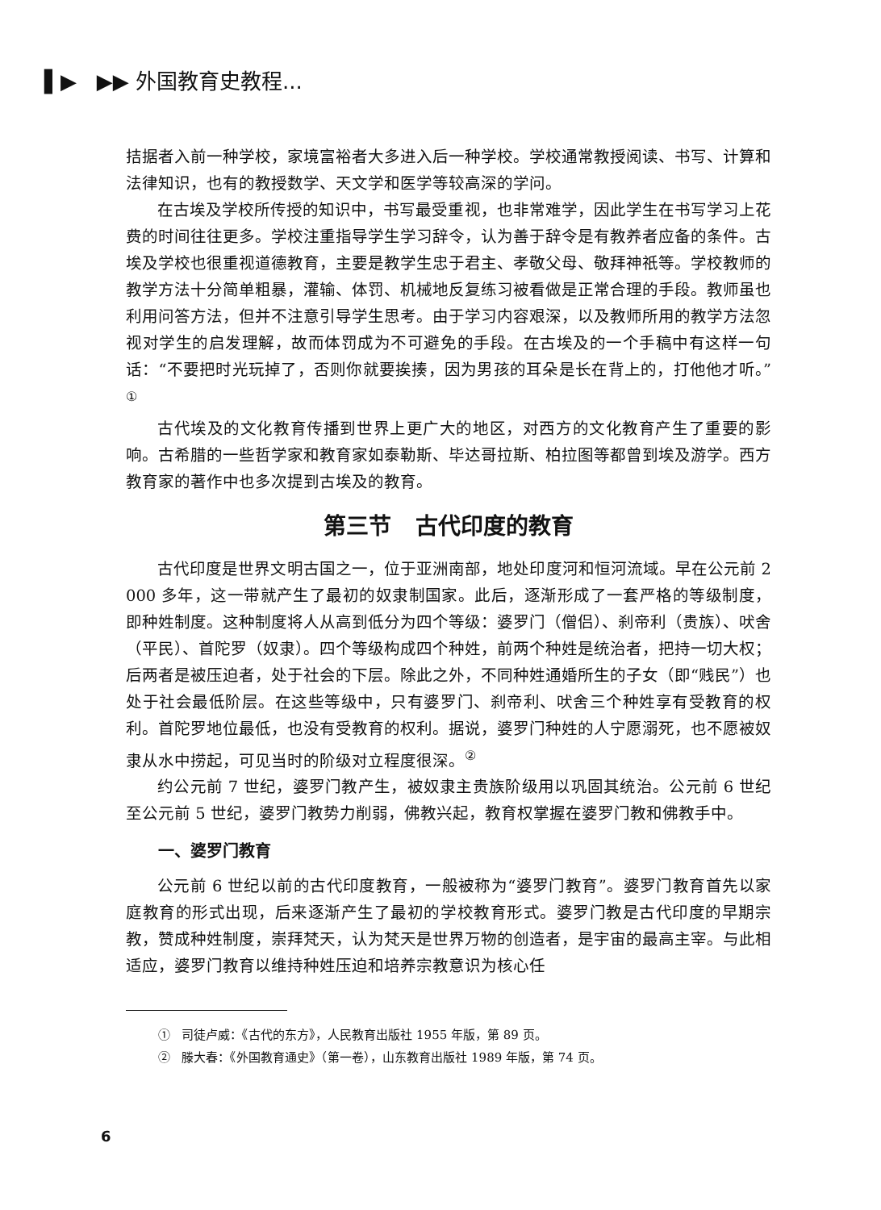▌▶ ▶▶ 外国教育史教程...
拮据者入前一种学校，家境富裕者大多进入后一种学校。学校通常教授阅读、书写、计算和法律知识，也有的教授数学、天文学和医学等较高深的学问。
在古埃及学校所传授的知识中，书写最受重视，也非常难学，因此学生在书写学习上花费的时间往往更多。学校注重指导学生学习辞令，认为善于辞令是有教养者应备的条件。古埃及学校也很重视道德教育，主要是教学生忠于君主、孝敬父母、敬拜神祇等。学校教师的教学方法十分简单粗暴，灌输、体罚、机械地反复练习被看做是正常合理的手段。教师虽也利用问答方法，但并不注意引导学生思考。由于学习内容艰深，以及教师所用的教学方法忽视对学生的启发理解，故而体罚成为不可避免的手段。在古埃及的一个手稿中有这样一句话：“不要把时光玩掉了，否则你就要挨揍，因为男孩的耳朵是长在背上的，打他他才听。”<sup>①</sup>
古代埃及的文化教育传播到世界上更广大的地区，对西方的文化教育产生了重要的影响。古希腊的一些哲学家和教育家如泰勒斯、毕达哥拉斯、柏拉图等都曾到埃及游学。西方教育家的著作中也多次提到古埃及的教育。
第三节 古代印度的教育
古代印度是世界文明古国之一，位于亚洲南部，地处印度河和恒河流域。早在公元前 2 000 多年，这一带就产生了最初的奴隶制国家。此后，逐渐形成了一套严格的等级制度，即种姓制度。这种制度将人从高到低分为四个等级：婆罗门（僧侣）、刹帝利（贵族）、吠舍（平民）、首陀罗（奴隶）。四个等级构成四个种姓，前两个种姓是统治者，把持一切大权；后两者是被压迫者，处于社会的下层。除此之外，不同种姓通婚所生的子女（即“贱民”）也处于社会最低阶层。在这些等级中，只有婆罗门、刹帝利、吠舍三个种姓享有受教育的权利。首陀罗地位最低，也没有受教育的权利。据说，婆罗门种姓的人宁愿溺死，也不愿被奴隶从水中捞起，可见当时的阶级对立程度很深。<sup>②</sup>
约公元前 7 世纪，婆罗门教产生，被奴隶主贵族阶级用以巩固其统治。公元前 6 世纪至公元前 5 世纪，婆罗门教势力削弱，佛教兴起，教育权掌握在婆罗门教和佛教手中。
一、婆罗门教育
公元前 6 世纪以前的古代印度教育，一般被称为“婆罗门教育”。婆罗门教育首先以家庭教育的形式出现，后来逐渐产生了最初的学校教育形式。婆罗门教是古代印度的早期宗教，赞成种姓制度，崇拜梵天，认为梵天是世界万物的创造者，是宇宙的最高主宰。与此相适应，婆罗门教育以维持种姓压迫和培养宗教意识为核心任
① 司徒卢威：《古代的东方》，人民教育出版社 1955 年版，第 89 页。
② 滕大春：《外国教育通史》（第一卷），山东教育出版社 1989 年版，第 74 页。
6